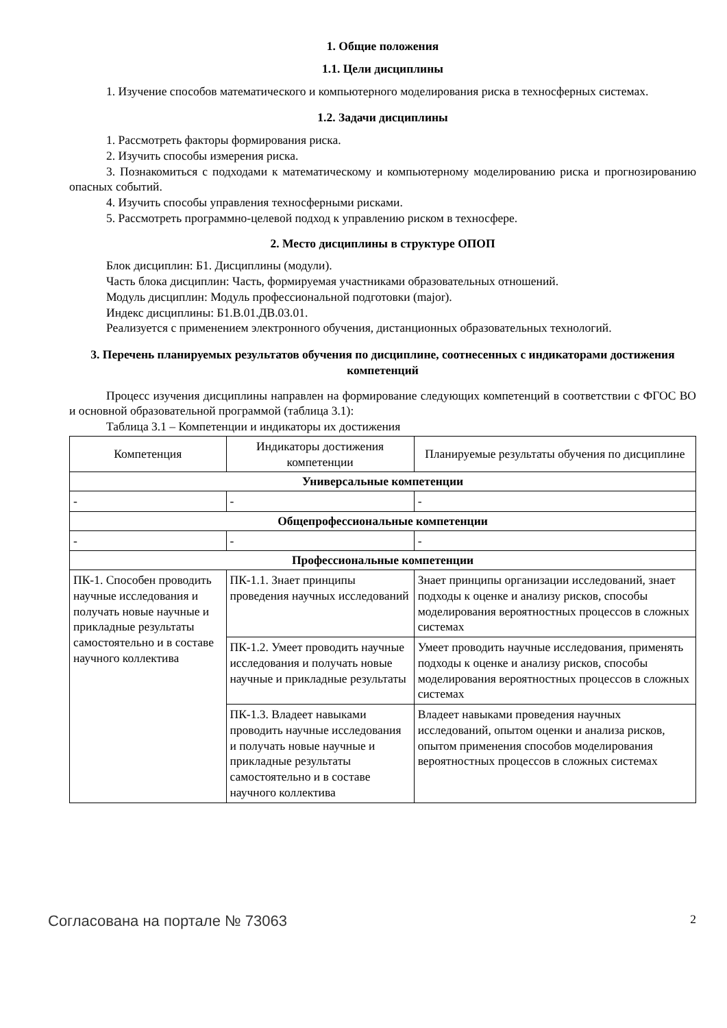1. Общие положения
1.1. Цели дисциплины
1. Изучение способов математического и компьютерного моделирования риска в техносферных системах.
1.2. Задачи дисциплины
1. Рассмотреть факторы формирования риска.
2. Изучить способы измерения риска.
3. Познакомиться с подходами к математическому и компьютерному моделированию риска и прогнозированию опасных событий.
4. Изучить способы управления техносферными рисками.
5. Рассмотреть программно-целевой подход к управлению риском в техносфере.
2. Место дисциплины в структуре ОПОП
Блок дисциплин: Б1. Дисциплины (модули).
Часть блока дисциплин: Часть, формируемая участниками образовательных отношений.
Модуль дисциплин: Модуль профессиональной подготовки (major).
Индекс дисциплины: Б1.В.01.ДВ.03.01.
Реализуется с применением электронного обучения, дистанционных образовательных технологий.
3. Перечень планируемых результатов обучения по дисциплине, соотнесенных с индикаторами достижения компетенций
Процесс изучения дисциплины направлен на формирование следующих компетенций в соответствии с ФГОС ВО и основной образовательной программой (таблица 3.1):
Таблица 3.1 – Компетенции и индикаторы их достижения
| Компетенция | Индикаторы достижения компетенции | Планируемые результаты обучения по дисциплине |
| --- | --- | --- |
| Универсальные компетенции | | |
| - | - | - |
| Общепрофессиональные компетенции | | |
| - | - | - |
| Профессиональные компетенции | | |
| ПК-1. Способен проводить научные исследования и получать новые научные и прикладные результаты самостоятельно и в составе научного коллектива | ПК-1.1. Знает принципы проведения научных исследований | Знает принципы организации исследований, знает подходы к оценке и анализу рисков, способы моделирования вероятностных процессов в сложных системах |
| | ПК-1.2. Умеет проводить научные исследования и получать новые научные и прикладные результаты | Умеет проводить научные исследования, применять подходы к оценке и анализу рисков, способы моделирования вероятностных процессов в сложных системах |
| | ПК-1.3. Владеет навыками проводить научные исследования и получать новые научные и прикладные результаты самостоятельно и в составе научного коллектива | Владеет навыками проведения научных исследований, опытом оценки и анализа рисков, опытом применения способов моделирования вероятностных процессов в сложных системах |
Согласована на портале № 73063 2